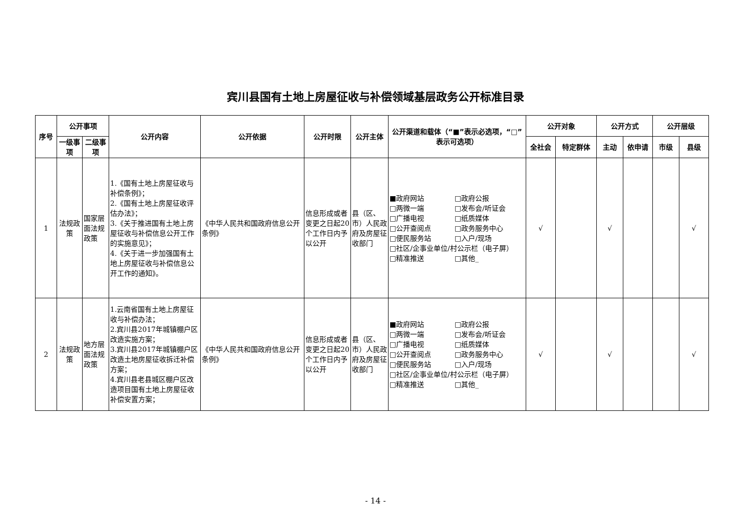宾川县国有土地上房屋征收与补偿领域基层政务公开标准目录
| 序号 | 公开事项 | | 公开内容 | 公开依据 | 公开时限 | 公开主体 | 公开渠道和载体（“■”表示必选项，“□”表示可选项） | 公开对象 | | 公开方式 | | 公开层级 | |
| --- | --- | --- | --- | --- | --- | --- | --- | --- | --- | --- | --- | --- | --- |
| | 一级事项 | 二级事项 | | | | | | 全社会 | 特定群体 | 主动 | 依申请 | 市级 | 县级 |
| 1 | 法规政策 | 国家层面法规政策 | 1.《国有土地上房屋征收与补偿条例》； 2.《国有土地上房屋征收评估办法》； 3.《关于推进国有土地上房屋征收与补偿信息公开工作的实施意见》； 4.《关于进一步加强国有土地上房屋征收与补偿信息公开工作的通知》。 | 《中华人民共和国政府信息公开条例》 | 信息形成或者变更之日起20个工作日内予以公开 | 县（区、市）人民政府及房屋征收部门 | ■政府网站 □政府公报 □两微一端 □发布会/听证会 □广播电视 □纸质媒体 □公开查阅点 □政务服务中心 □便民服务站 □入户/现场 □社区/企事业单位/村公示栏（电子屏） □精准推送 □其他_ | √ | | √ | | | √ |
| 2 | 法规政策 | 地方层面法规政策 | 1.云南省国有土地上房屋征收与补偿办法； 2.宾川县2017年城镇棚户区改造实施方案； 3.宾川县2017年城镇棚户区改造土地房屋征收拆迁补偿方案； 4.宾川县老县城区棚户区改造项目国有土地上房屋征收补偿安置方案； | 《中华人民共和国政府信息公开条例》 | 信息形成或者变更之日起20个工作日内予以公开 | 县（区、市）人民政府及房屋征收部门 | ■政府网站 □政府公报 □两微一端 □发布会/听证会 □广播电视 □纸质媒体 □公开查阅点 □政务服务中心 □便民服务站 □入户/现场 □社区/企事业单位/村公示栏（电子屏） □精准推送 □其他_ | √ | | √ | | | √ |
- 14 -